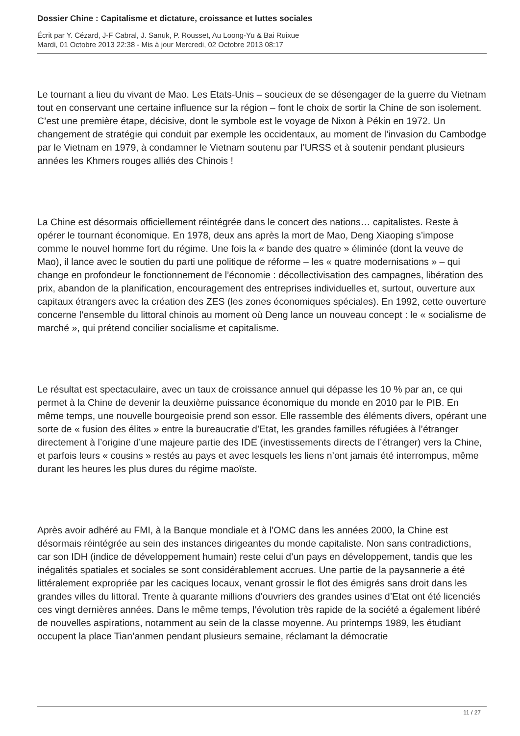Dossier Chine : Capitalisme et dictature, croissance et luttes sociales
Écrit par Y. Cézard, J-F Cabral, J. Sanuk, P. Rousset, Au Loong-Yu & Bai Ruixue
Mardi, 01 Octobre 2013 22:38 - Mis à jour Mercredi, 02 Octobre 2013 08:17
Le tournant a lieu du vivant de Mao. Les Etats-Unis – soucieux de se désengager de la guerre du Vietnam tout en conservant une certaine influence sur la région – font le choix de sortir la Chine de son isolement. C’est une première étape, décisive, dont le symbole est le voyage de Nixon à Pékin en 1972. Un changement de stratégie qui conduit par exemple les occidentaux, au moment de l’invasion du Cambodge par le Vietnam en 1979, à condamner le Vietnam soutenu par l’URSS et à soutenir pendant plusieurs années les Khmers rouges alliés des Chinois !
La Chine est désormais officiellement réintégrée dans le concert des nations… capitalistes. Reste à opérer le tournant économique. En 1978, deux ans après la mort de Mao, Deng Xiaoping s’impose comme le nouvel homme fort du régime. Une fois la « bande des quatre » éliminée (dont la veuve de Mao), il lance avec le soutien du parti une politique de réforme – les « quatre modernisations » – qui change en profondeur le fonctionnement de l’économie : décollectivisation des campagnes, libération des prix, abandon de la planification, encouragement des entreprises individuelles et, surtout, ouverture aux capitaux étrangers avec la création des ZES (les zones économiques spéciales). En 1992, cette ouverture concerne l’ensemble du littoral chinois au moment où Deng lance un nouveau concept : le « socialisme de marché », qui prétend concilier socialisme et capitalisme.
Le résultat est spectaculaire, avec un taux de croissance annuel qui dépasse les 10 % par an, ce qui permet à la Chine de devenir la deuxième puissance économique du monde en 2010 par le PIB. En même temps, une nouvelle bourgeoisie prend son essor. Elle rassemble des éléments divers, opérant une sorte de « fusion des élites » entre la bureaucratie d’Etat, les grandes familles réfugiées à l’étranger directement à l’origine d’une majeure partie des IDE (investissements directs de l’étranger) vers la Chine, et parfois leurs « cousins » restés au pays et avec lesquels les liens n’ont jamais été interrompus, même durant les heures les plus dures du régime maoïste.
Après avoir adhéré au FMI, à la Banque mondiale et à l’OMC dans les années 2000, la Chine est désormais réintégrée au sein des instances dirigeantes du monde capitaliste. Non sans contradictions, car son IDH (indice de développement humain) reste celui d’un pays en développement, tandis que les inégalités spatiales et sociales se sont considérablement accrues. Une partie de la paysannerie a été littéralement expropriée par les caciques locaux, venant grossir le flot des émigrés sans droit dans les grandes villes du littoral. Trente à quarante millions d’ouvriers des grandes usines d’Etat ont été licenciés ces vingt dernières années. Dans le même temps, l’évolution très rapide de la société a également libéré de nouvelles aspirations, notamment au sein de la classe moyenne. Au printemps 1989, les étudiant occupent la place Tian’anmen pendant plusieurs semaine, réclamant la démocratie
11 / 27